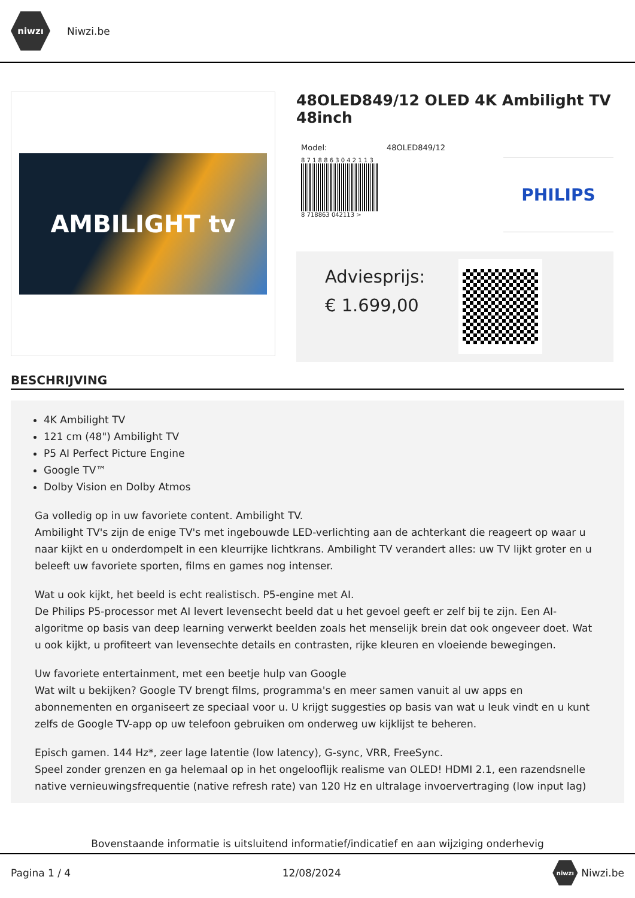niwzı
Niwzi.be
AMBILIGHT tv
48OLED849/12 OLED 4K Ambilight TV 48inch
Model: 48OLED849/12
8 7 1 8 8 6 3 0 4 2 1 1 3
8 718863 042113 >
PHILIPS
Adviesprijs:
€ 1.699,00
BESCHRIJVING
4K Ambilight TV
121 cm (48") Ambilight TV
P5 AI Perfect Picture Engine
Google TV™
Dolby Vision en Dolby Atmos
Ga volledig op in uw favoriete content. Ambilight TV.
Ambilight TV's zijn de enige TV's met ingebouwde LED-verlichting aan de achterkant die reageert op waar u naar kijkt en u onderdompelt in een kleurrijke lichtkrans. Ambilight TV verandert alles: uw TV lijkt groter en u beleeft uw favoriete sporten, films en games nog intenser.
Wat u ook kijkt, het beeld is echt realistisch. P5-engine met AI.
De Philips P5-processor met AI levert levensecht beeld dat u het gevoel geeft er zelf bij te zijn. Een AI-algoritme op basis van deep learning verwerkt beelden zoals het menselijk brein dat ook ongeveer doet. Wat u ook kijkt, u profiteert van levensechte details en contrasten, rijke kleuren en vloeiende bewegingen.
Uw favoriete entertainment, met een beetje hulp van Google
Wat wilt u bekijken? Google TV brengt films, programma's en meer samen vanuit al uw apps en abonnementen en organiseert ze speciaal voor u. U krijgt suggesties op basis van wat u leuk vindt en u kunt zelfs de Google TV-app op uw telefoon gebruiken om onderweg uw kijklijst te beheren.
Episch gamen. 144 Hz*, zeer lage latentie (low latency), G-sync, VRR, FreeSync.
Speel zonder grenzen en ga helemaal op in het ongelooflijk realisme van OLED! HDMI 2.1, een razendsnelle native vernieuwingsfrequentie (native refresh rate) van 120 Hz en ultralage invoervertraging (low input lag)
Bovenstaande informatie is uitsluitend informatief/indicatief en aan wijziging onderhevig
Pagina 1 / 4 12/08/2024 niwzı Niwzi.be